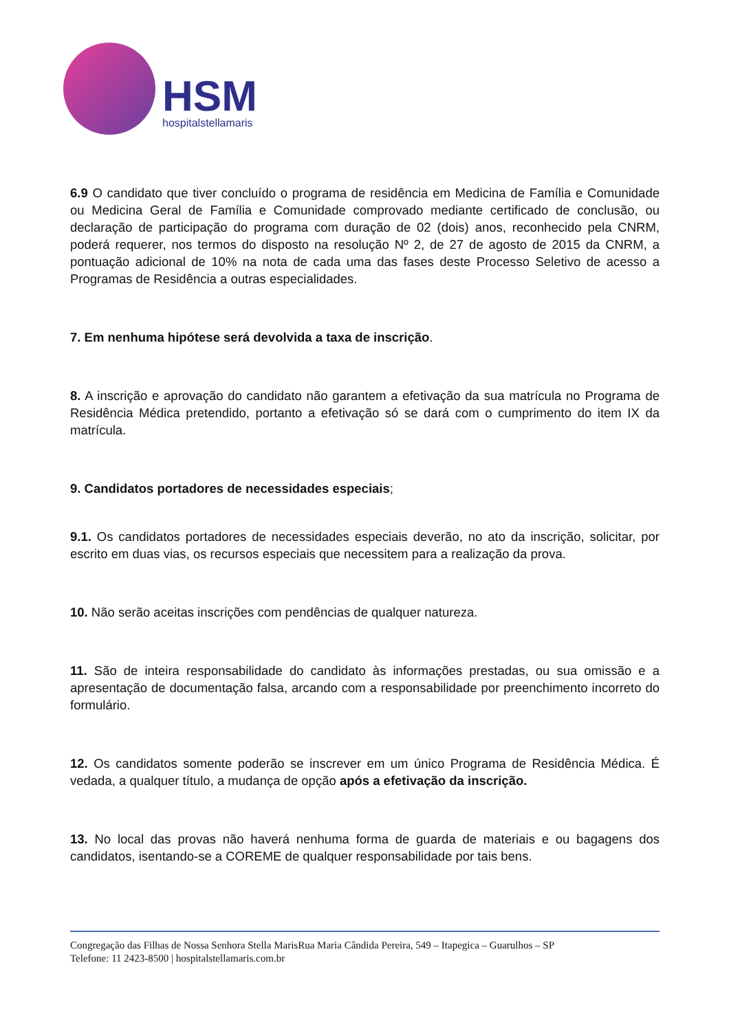HSM
hospitalstellamaris
6.9 O candidato que tiver concluído o programa de residência em Medicina de Família e Comunidade ou Medicina Geral de Família e Comunidade comprovado mediante certificado de conclusão, ou declaração de participação do programa com duração de 02 (dois) anos, reconhecido pela CNRM, poderá requerer, nos termos do disposto na resolução Nº 2, de 27 de agosto de 2015 da CNRM, a pontuação adicional de 10% na nota de cada uma das fases deste Processo Seletivo de acesso a Programas de Residência a outras especialidades.
7. Em nenhuma hipótese será devolvida a taxa de inscrição.
8. A inscrição e aprovação do candidato não garantem a efetivação da sua matrícula no Programa de Residência Médica pretendido, portanto a efetivação só se dará com o cumprimento do item IX da matrícula.
9. Candidatos portadores de necessidades especiais;
9.1. Os candidatos portadores de necessidades especiais deverão, no ato da inscrição, solicitar, por escrito em duas vias, os recursos especiais que necessitem para a realização da prova.
10. Não serão aceitas inscrições com pendências de qualquer natureza.
11. São de inteira responsabilidade do candidato às informações prestadas, ou sua omissão e a apresentação de documentação falsa, arcando com a responsabilidade por preenchimento incorreto do formulário.
12. Os candidatos somente poderão se inscrever em um único Programa de Residência Médica. É vedada, a qualquer título, a mudança de opção após a efetivação da inscrição.
13. No local das provas não haverá nenhuma forma de guarda de materiais e ou bagagens dos candidatos, isentando-se a COREME de qualquer responsabilidade por tais bens.
Congregação das Filhas de Nossa Senhora Stella MarisRua Maria Cândida Pereira, 549 – Itapegica – Guarulhos – SP
Telefone: 11 2423-8500 | hospitalstellamaris.com.br